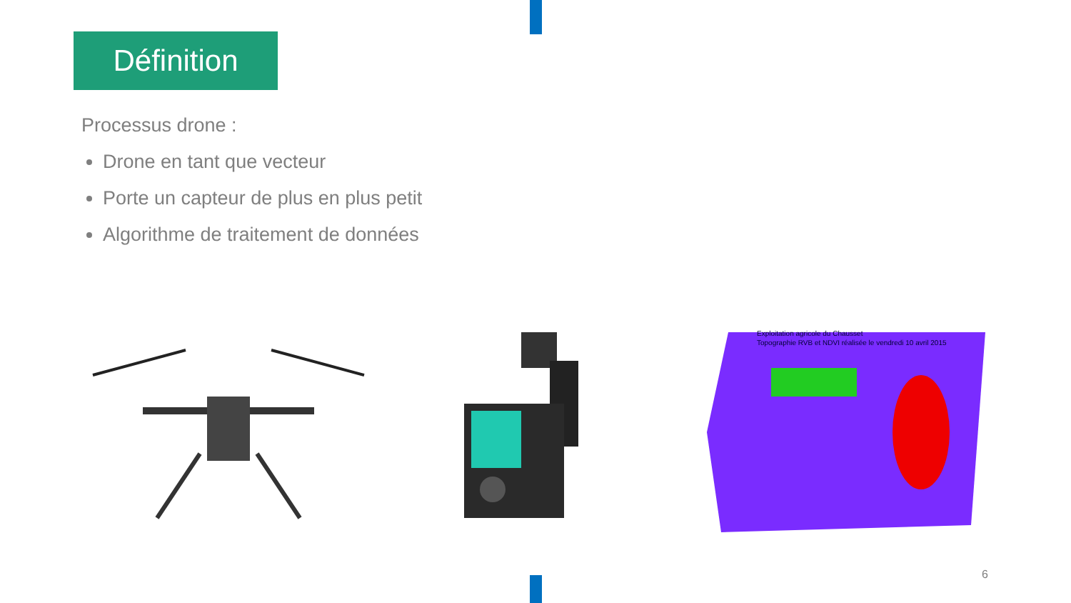Définition
Processus drone :
Drone en tant que vecteur
Porte un capteur de plus en plus petit
Algorithme de traitement de données
Exploitation agricole du Chausset
Topographie RVB et NDVI réalisée le vendredi 10 avril 2015
6